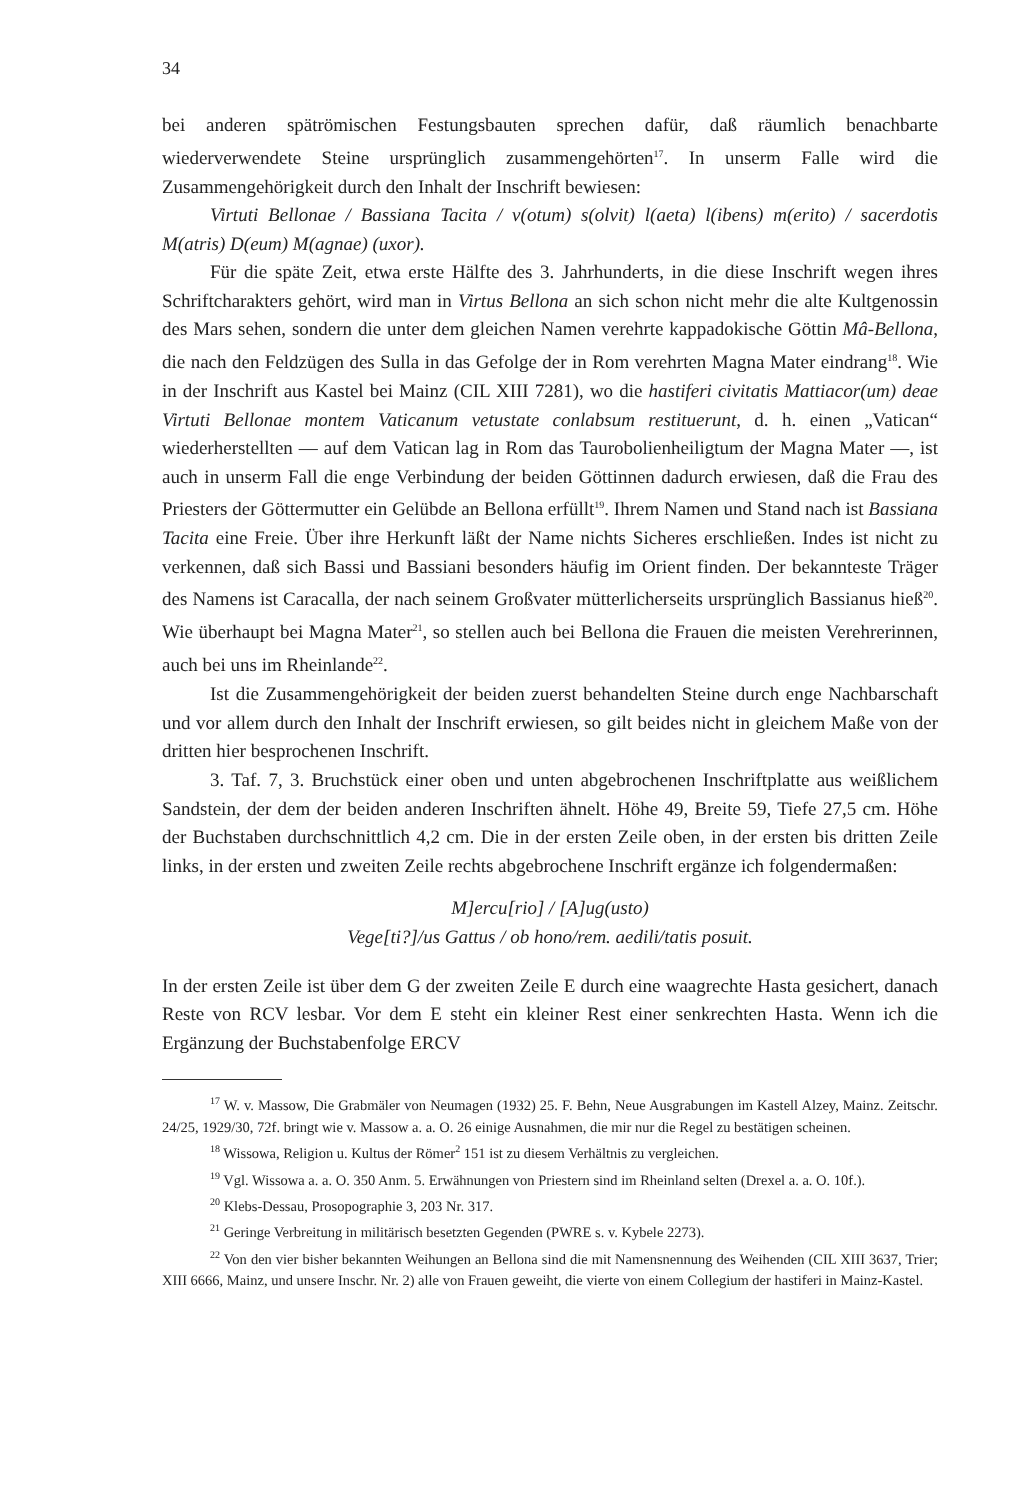34
bei anderen spätrömischen Festungsbauten sprechen dafür, daß räumlich benachbarte wiederverwendete Steine ursprünglich zusammengehörten<sup>17</sup>. In unserm Falle wird die Zusammengehörigkeit durch den Inhalt der Inschrift bewiesen:
Virtuti Bellonae / Bassiana Tacita / v(otum) s(olvit) l(aeta) l(ibens) m(erito) / sacerdotis M(atris) D(eum) M(agnae) (uxor).
Für die späte Zeit, etwa erste Hälfte des 3. Jahrhunderts, in die diese Inschrift wegen ihres Schriftcharakters gehört, wird man in Virtus Bellona an sich schon nicht mehr die alte Kultgenossin des Mars sehen, sondern die unter dem gleichen Namen verehrte kappadokische Göttin Mâ-Bellona, die nach den Feldzügen des Sulla in das Gefolge der in Rom verehrten Magna Mater eindrang<sup>18</sup>. Wie in der Inschrift aus Kastel bei Mainz (CIL XIII 7281), wo die hastiferi civitatis Mattiacor(um) deae Virtuti Bellonae montem Vaticanum vetustate conlabsum restituerunt, d. h. einen „Vatican“ wiederherstellten — auf dem Vatican lag in Rom das Taurobolienheiligtum der Magna Mater —, ist auch in unserm Fall die enge Verbindung der beiden Göttinnen dadurch erwiesen, daß die Frau des Priesters der Göttermutter ein Gelübde an Bellona erfüllt<sup>19</sup>. Ihrem Namen und Stand nach ist Bassiana Tacita eine Freie. Über ihre Herkunft läßt der Name nichts Sicheres erschließen. Indes ist nicht zu verkennen, daß sich Bassi und Bassiani besonders häufig im Orient finden. Der bekannteste Träger des Namens ist Caracalla, der nach seinem Großvater mütterlicherseits ursprünglich Bassianus hieß<sup>20</sup>. Wie überhaupt bei Magna Mater<sup>21</sup>, so stellen auch bei Bellona die Frauen die meisten Verehrerinnen, auch bei uns im Rheinlande<sup>22</sup>.
Ist die Zusammengehörigkeit der beiden zuerst behandelten Steine durch enge Nachbarschaft und vor allem durch den Inhalt der Inschrift erwiesen, so gilt beides nicht in gleichem Maße von der dritten hier besprochenen Inschrift.
3. Taf. 7, 3. Bruchstück einer oben und unten abgebrochenen Inschriftplatte aus weißlichem Sandstein, der dem der beiden anderen Inschriften ähnelt. Höhe 49, Breite 59, Tiefe 27,5 cm. Höhe der Buchstaben durchschnittlich 4,2 cm. Die in der ersten Zeile oben, in der ersten bis dritten Zeile links, in der ersten und zweiten Zeile rechts abgebrochene Inschrift ergänze ich folgendermaßen:
M]ercu[rio] / [A]ug(usto)
Vege[ti?]/us Gattus / ob hono/rem. aedili/tatis posuit.
In der ersten Zeile ist über dem G der zweiten Zeile E durch eine waagrechte Hasta gesichert, danach Reste von RCV lesbar. Vor dem E steht ein kleiner Rest einer senkrechten Hasta. Wenn ich die Ergänzung der Buchstabenfolge ERCV
<sup>17</sup> W. v. Massow, Die Grabmäler von Neumagen (1932) 25. F. Behn, Neue Ausgrabungen im Kastell Alzey, Mainz. Zeitschr. 24/25, 1929/30, 72f. bringt wie v. Massow a. a. O. 26 einige Ausnahmen, die mir nur die Regel zu bestätigen scheinen.
<sup>18</sup> Wissowa, Religion u. Kultus der Römer<sup>2</sup> 151 ist zu diesem Verhältnis zu vergleichen.
<sup>19</sup> Vgl. Wissowa a. a. O. 350 Anm. 5. Erwähnungen von Priestern sind im Rheinland selten (Drexel a. a. O. 10f.).
<sup>20</sup> Klebs-Dessau, Prosopographie 3, 203 Nr. 317.
<sup>21</sup> Geringe Verbreitung in militärisch besetzten Gegenden (PWRE s. v. Kybele 2273).
<sup>22</sup> Von den vier bisher bekannten Weihungen an Bellona sind die mit Namensnennung des Weihenden (CIL XIII 3637, Trier; XIII 6666, Mainz, und unsere Inschr. Nr. 2) alle von Frauen geweiht, die vierte von einem Collegium der hastiferi in Mainz-Kastel.